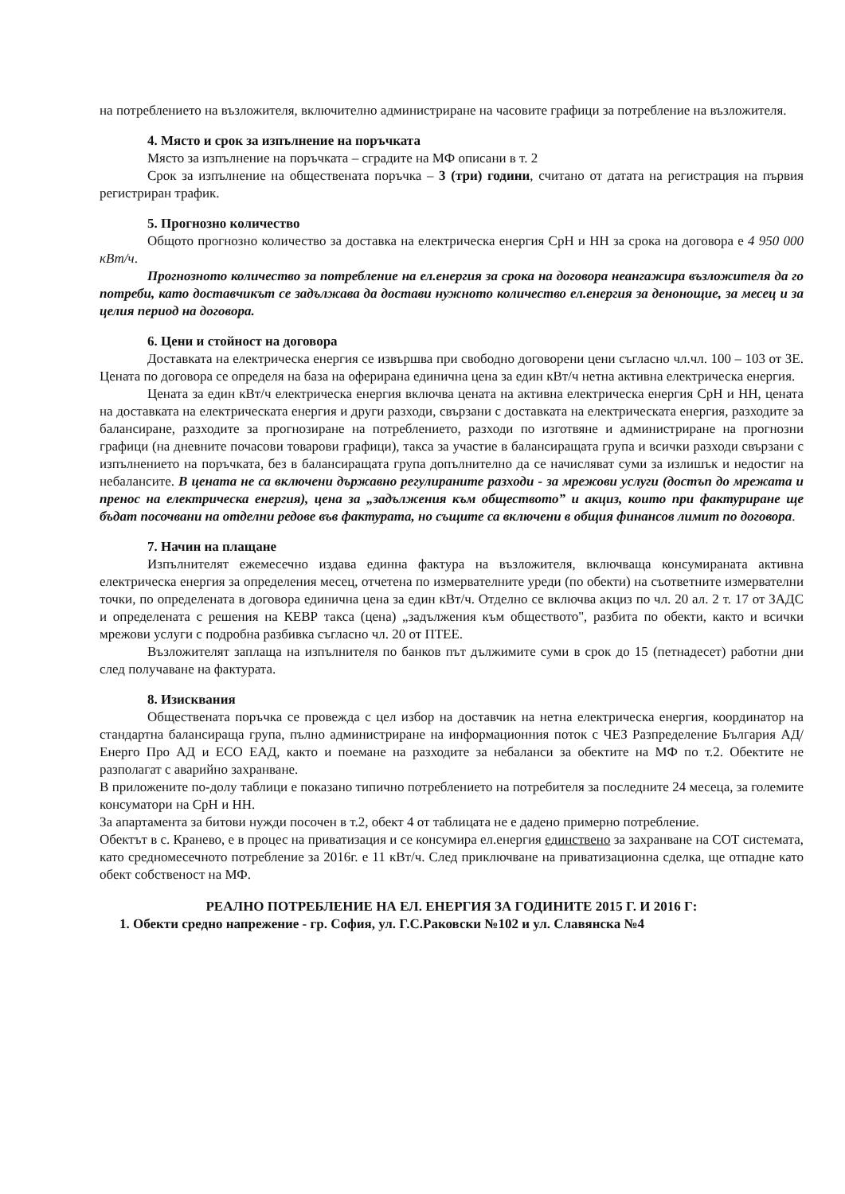на потреблението на възложителя, включително администриране на часовите графици за потребление на възложителя.
4. Място и срок за изпълнение на поръчката
Място за изпълнение на поръчката – сградите на МФ описани в т. 2
Срок за изпълнение на обществената поръчка – 3 (три) години, считано от датата на регистрация на първия регистриран трафик.
5. Прогнозно количество
Общото прогнозно количество за доставка на електрическа енергия СрН и НН за срока на договора е 4 950 000 кВт/ч.
Прогнозното количество за потребление на ел.енергия за срока на договора неангажира възложителя да го потреби, като доставчикът се задължава да достави нужното количество ел.енергия за денонощие, за месец и за целия период на договора.
6. Цени и стойност на договора
Доставката на електрическа енергия се извършва при свободно договорени цени съгласно чл.чл. 100 – 103 от ЗЕ. Цената по договора се определя на база на оферирана единична цена за един кВт/ч нетна активна електрическа енергия.
Цената за един кВт/ч електрическа енергия включва цената на активна електрическа енергия СрН и НН, цената на доставката на електрическата енергия и други разходи, свързани с доставката на електрическата енергия, разходите за балансиране, разходите за прогнозиране на потреблението, разходи по изготвяне и администриране на прогнозни графици (на дневните почасови товарови графици), такса за участие в балансиращата група и всички разходи свързани с изпълнението на поръчката, без в балансиращата група допълнително да се начисляват суми за излишък и недостиг на небалансите. В цената не са включени държавно регулираните разходи - за мрежови услуги (достъп до мрежата и пренос на електрическа енергия), цена за „задължения към обществото” и акциз, които при фактуриране ще бъдат посочвани на отделни редове във фактурата, но същите са включени в общия финансов лимит по договора.
7. Начин на плащане
Изпълнителят ежемесечно издава единна фактура на възложителя, включваща консумираната активна електрическа енергия за определения месец, отчетена по измервателните уреди (по обекти) на съответните измервателни точки, по определената в договора единична цена за един кВт/ч. Отделно се включва акциз по чл. 20 ал. 2 т. 17 от ЗАДС и определената с решения на КЕВР такса (цена) „задължения към обществото", разбита по обекти, както и всички мрежови услуги с подробна разбивка съгласно чл. 20 от ПТЕЕ.
Възложителят заплаща на изпълнителя по банков път дължимите суми в срок до 15 (петнадесет) работни дни след получаване на фактурата.
8. Изисквания
Обществената поръчка се провежда с цел избор на доставчик на нетна електрическа енергия, координатор на стандартна балансираща група, пълно администриране на информационния поток с ЧЕЗ Разпределение България АД/Енерго Про АД и ЕСО ЕАД, както и поемане на разходите за небаланси за обектите на МФ по т.2. Обектите не разполагат с аварийно захранване.
В приложените по-долу таблици е показано типично потреблението на потребителя за последните 24 месеца, за големите консуматори на СрН и НН.
За апартамента за битови нужди посочен в т.2, обект 4 от таблицата не е дадено примерно потребление.
Обектът в с. Кранево, е в процес на приватизация и се консумира ел.енергия единствено за захранване на СОТ системата, като средномесечното потребление за 2016г. е 11 кВт/ч. След приключване на приватизационна сделка, ще отпадне като обект собственост на МФ.
РЕАЛНО ПОТРЕБЛЕНИЕ НА ЕЛ. ЕНЕРГИЯ ЗА ГОДИНИТЕ 2015 Г. И 2016 Г:
1. Обекти средно напрежение - гр. София, ул. Г.С.Раковски №102 и ул. Славянска №4